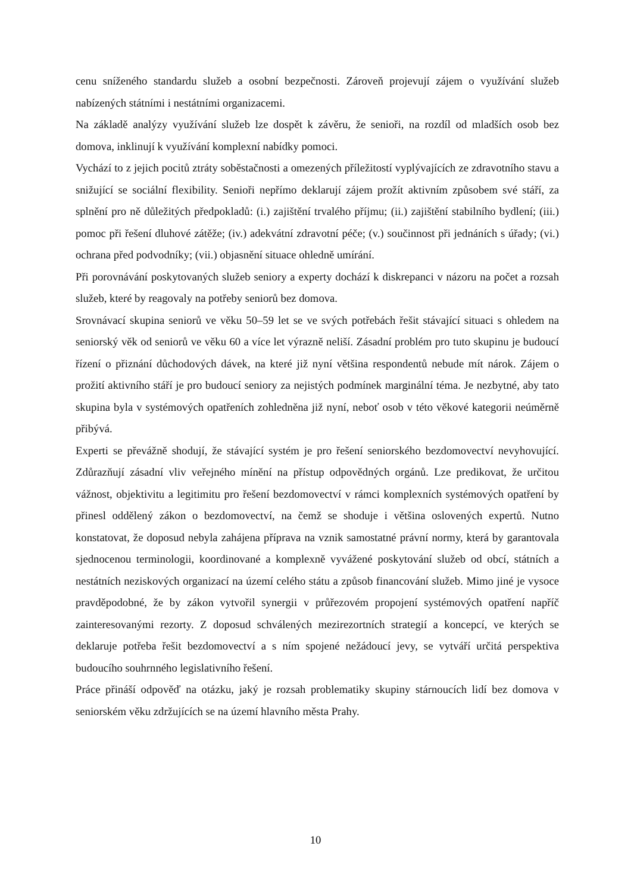cenu sníženého standardu služeb a osobní bezpečnosti. Zároveň projevují zájem o využívání služeb nabízených státními i nestátními organizacemi.
Na základě analýzy využívání služeb lze dospět k závěru, že senioři, na rozdíl od mladších osob bez domova, inklinují k využívání komplexní nabídky pomoci.
Vychází to z jejich pocitů ztráty soběstačnosti a omezených příležitostí vyplývajících ze zdravotního stavu a snižující se sociální flexibility. Senioři nepřímo deklarují zájem prožít aktivním způsobem své stáří, za splnění pro ně důležitých předpokladů: (i.) zajištění trvalého příjmu; (ii.) zajištění stabilního bydlení; (iii.) pomoc při řešení dluhové zátěže; (iv.) adekvátní zdravotní péče; (v.) součinnost při jednáních s úřady; (vi.) ochrana před podvodníky; (vii.) objasnění situace ohledně umírání.
Při porovnávání poskytovaných služeb seniory a experty dochází k diskrepanci v názoru na počet a rozsah služeb, které by reagovaly na potřeby seniorů bez domova.
Srovnávací skupina seniorů ve věku 50–59 let se ve svých potřebách řešit stávající situaci s ohledem na seniorský věk od seniorů ve věku 60 a více let výrazně neliší. Zásadní problém pro tuto skupinu je budoucí řízení o přiznání důchodových dávek, na které již nyní většina respondentů nebude mít nárok. Zájem o prožití aktivního stáří je pro budoucí seniory za nejistých podmínek marginální téma. Je nezbytné, aby tato skupina byla v systémových opatřeních zohledněna již nyní, neboť osob v této věkové kategorii neúměrně přibývá.
Experti se převážně shodují, že stávající systém je pro řešení seniorského bezdomovectví nevyhovující. Zdůrazňují zásadní vliv veřejného mínění na přístup odpovědných orgánů. Lze predikovat, že určitou vážnost, objektivitu a legitimitu pro řešení bezdomovectví v rámci komplexních systémových opatření by přinesl oddělený zákon o bezdomovectví, na čemž se shoduje i většina oslovených expertů. Nutno konstatovat, že doposud nebyla zahájena příprava na vznik samostatné právní normy, která by garantovala sjednocenou terminologii, koordinované a komplexně vyvážené poskytování služeb od obcí, státních a nestátních neziskových organizací na území celého státu a způsob financování služeb. Mimo jiné je vysoce pravděpodobné, že by zákon vytvořil synergii v průřezovém propojení systémových opatření napříč zainteresovanými rezorty. Z doposud schválených mezirezortních strategií a koncepcí, ve kterých se deklaruje potřeba řešit bezdomovectví a s ním spojené nežádoucí jevy, se vytváří určitá perspektiva budoucího souhrnného legislativního řešení.
Práce přináší odpověď na otázku, jaký je rozsah problematiky skupiny stárnoucích lidí bez domova v seniorském věku zdržujících se na území hlavního města Prahy.
10